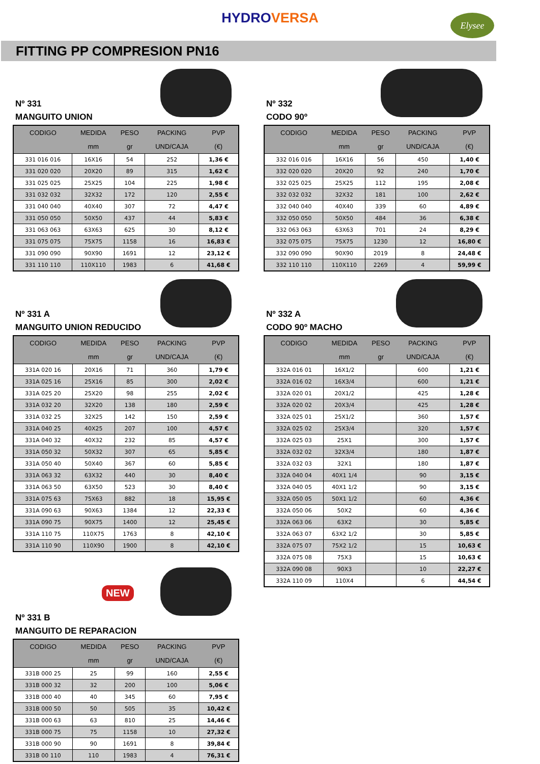HYDROVERSA
Elysee
FITTING PP COMPRESION PN16
Nº 331
MANGUITO UNION
| CODIGO | MEDIDA | PESO | PACKING | PVP |
| --- | --- | --- | --- | --- |
| | mm | gr | UND/CAJA | (€) |
| 331 016 016 | 16X16 | 54 | 252 | 1,36 € |
| 331 020 020 | 20X20 | 89 | 315 | 1,62 € |
| 331 025 025 | 25X25 | 104 | 225 | 1,98 € |
| 331 032 032 | 32X32 | 172 | 120 | 2,55 € |
| 331 040 040 | 40X40 | 307 | 72 | 4,47 € |
| 331 050 050 | 50X50 | 437 | 44 | 5,83 € |
| 331 063 063 | 63X63 | 625 | 30 | 8,12 € |
| 331 075 075 | 75X75 | 1158 | 16 | 16,83 € |
| 331 090 090 | 90X90 | 1691 | 12 | 23,12 € |
| 331 110 110 | 110X110 | 1983 | 6 | 41,68 € |
Nº 331 A
MANGUITO UNION REDUCIDO
| CODIGO | MEDIDA | PESO | PACKING | PVP |
| --- | --- | --- | --- | --- |
| | mm | gr | UND/CAJA | (€) |
| 331A 020 16 | 20X16 | 71 | 360 | 1,79 € |
| 331A 025 16 | 25X16 | 85 | 300 | 2,02 € |
| 331A 025 20 | 25X20 | 98 | 255 | 2,02 € |
| 331A 032 20 | 32X20 | 138 | 180 | 2,59 € |
| 331A 032 25 | 32X25 | 142 | 150 | 2,59 € |
| 331A 040 25 | 40X25 | 207 | 100 | 4,57 € |
| 331A 040 32 | 40X32 | 232 | 85 | 4,57 € |
| 331A 050 32 | 50X32 | 307 | 65 | 5,85 € |
| 331A 050 40 | 50X40 | 367 | 60 | 5,85 € |
| 331A 063 32 | 63X32 | 440 | 30 | 8,40 € |
| 331A 063 50 | 63X50 | 523 | 30 | 8,40 € |
| 331A 075 63 | 75X63 | 882 | 18 | 15,95 € |
| 331A 090 63 | 90X63 | 1384 | 12 | 22,33 € |
| 331A 090 75 | 90X75 | 1400 | 12 | 25,45 € |
| 331A 110 75 | 110X75 | 1763 | 8 | 42,10 € |
| 331A 110 90 | 110X90 | 1900 | 8 | 42,10 € |
NEW
Nº 331 B
MANGUITO DE REPARACION
| CODIGO | MEDIDA | PESO | PACKING | PVP |
| --- | --- | --- | --- | --- |
| | mm | gr | UND/CAJA | (€) |
| 331B 000 25 | 25 | 99 | 160 | 2,55 € |
| 331B 000 32 | 32 | 200 | 100 | 5,06 € |
| 331B 000 40 | 40 | 345 | 60 | 7,95 € |
| 331B 000 50 | 50 | 505 | 35 | 10,42 € |
| 331B 000 63 | 63 | 810 | 25 | 14,46 € |
| 331B 000 75 | 75 | 1158 | 10 | 27,32 € |
| 331B 000 90 | 90 | 1691 | 8 | 39,84 € |
| 331B 00 110 | 110 | 1983 | 4 | 76,31 € |
Nº 332
CODO 90º
| CODIGO | MEDIDA | PESO | PACKING | PVP |
| --- | --- | --- | --- | --- |
| | mm | gr | UND/CAJA | (€) |
| 332 016 016 | 16X16 | 56 | 450 | 1,40 € |
| 332 020 020 | 20X20 | 92 | 240 | 1,70 € |
| 332 025 025 | 25X25 | 112 | 195 | 2,08 € |
| 332 032 032 | 32X32 | 181 | 100 | 2,62 € |
| 332 040 040 | 40X40 | 339 | 60 | 4,89 € |
| 332 050 050 | 50X50 | 484 | 36 | 6,38 € |
| 332 063 063 | 63X63 | 701 | 24 | 8,29 € |
| 332 075 075 | 75X75 | 1230 | 12 | 16,80 € |
| 332 090 090 | 90X90 | 2019 | 8 | 24,48 € |
| 332 110 110 | 110X110 | 2269 | 4 | 59,99 € |
Nº 332 A
CODO 90º MACHO
| CODIGO | MEDIDA | PESO | PACKING | PVP |
| --- | --- | --- | --- | --- |
| | mm | gr | UND/CAJA | (€) |
| 332A 016 01 | 16X1/2 | | 600 | 1,21 € |
| 332A 016 02 | 16X3/4 | | 600 | 1,21 € |
| 332A 020 01 | 20X1/2 | | 425 | 1,28 € |
| 332A 020 02 | 20X3/4 | | 425 | 1,28 € |
| 332A 025 01 | 25X1/2 | | 360 | 1,57 € |
| 332A 025 02 | 25X3/4 | | 320 | 1,57 € |
| 332A 025 03 | 25X1 | | 300 | 1,57 € |
| 332A 032 02 | 32X3/4 | | 180 | 1,87 € |
| 332A 032 03 | 32X1 | | 180 | 1,87 € |
| 332A 040 04 | 40X1 1/4 | | 90 | 3,15 € |
| 332A 040 05 | 40X1 1/2 | | 90 | 3,15 € |
| 332A 050 05 | 50X1 1/2 | | 60 | 4,36 € |
| 332A 050 06 | 50X2 | | 60 | 4,36 € |
| 332A 063 06 | 63X2 | | 30 | 5,85 € |
| 332A 063 07 | 63X2 1/2 | | 30 | 5,85 € |
| 332A 075 07 | 75X2 1/2 | | 15 | 10,63 € |
| 332A 075 08 | 75X3 | | 15 | 10,63 € |
| 332A 090 08 | 90X3 | | 10 | 22,27 € |
| 332A 110 09 | 110X4 | | 6 | 44,54 € |